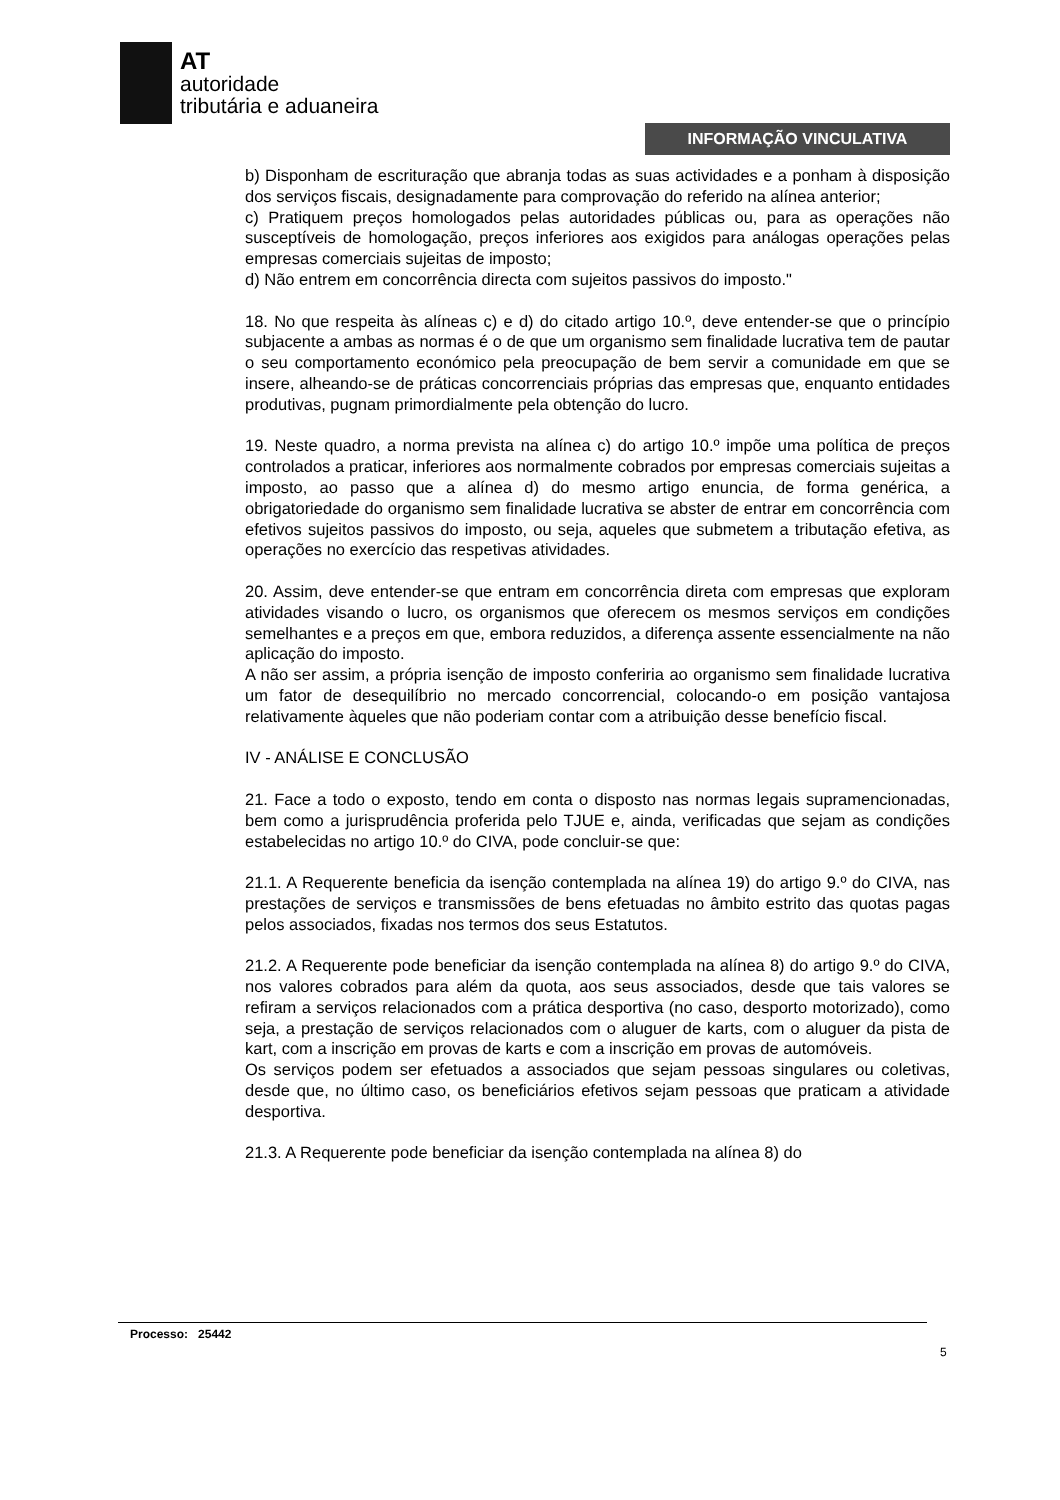AT
autoridade
tributária e aduaneira
INFORMAÇÃO VINCULATIVA
b) Disponham de escrituração que abranja todas as suas actividades e a ponham à disposição dos serviços fiscais, designadamente para comprovação do referido na alínea anterior;
c) Pratiquem preços homologados pelas autoridades públicas ou, para as operações não susceptíveis de homologação, preços inferiores aos exigidos para análogas operações pelas empresas comerciais sujeitas de imposto;
d) Não entrem em concorrência directa com sujeitos passivos do imposto."
18. No que respeita às alíneas c) e d) do citado artigo 10.º, deve entender-se que o princípio subjacente a ambas as normas é o de que um organismo sem finalidade lucrativa tem de pautar o seu comportamento económico pela preocupação de bem servir a comunidade em que se insere, alheando-se de práticas concorrenciais próprias das empresas que, enquanto entidades produtivas, pugnam primordialmente pela obtenção do lucro.
19. Neste quadro, a norma prevista na alínea c) do artigo 10.º impõe uma política de preços controlados a praticar, inferiores aos normalmente cobrados por empresas comerciais sujeitas a imposto, ao passo que a alínea d) do mesmo artigo enuncia, de forma genérica, a obrigatoriedade do organismo sem finalidade lucrativa se abster de entrar em concorrência com efetivos sujeitos passivos do imposto, ou seja, aqueles que submetem a tributação efetiva, as operações no exercício das respetivas atividades.
20. Assim, deve entender-se que entram em concorrência direta com empresas que exploram atividades visando o lucro, os organismos que oferecem os mesmos serviços em condições semelhantes e a preços em que, embora reduzidos, a diferença assente essencialmente na não aplicação do imposto.
A não ser assim, a própria isenção de imposto conferiria ao organismo sem finalidade lucrativa um fator de desequilíbrio no mercado concorrencial, colocando-o em posição vantajosa relativamente àqueles que não poderiam contar com a atribuição desse benefício fiscal.
IV - ANÁLISE E CONCLUSÃO
21. Face a todo o exposto, tendo em conta o disposto nas normas legais supramencionadas, bem como a jurisprudência proferida pelo TJUE e, ainda, verificadas que sejam as condições estabelecidas no artigo 10.º do CIVA, pode concluir-se que:
21.1. A Requerente beneficia da isenção contemplada na alínea 19) do artigo 9.º do CIVA, nas prestações de serviços e transmissões de bens efetuadas no âmbito estrito das quotas pagas pelos associados, fixadas nos termos dos seus Estatutos.
21.2. A Requerente pode beneficiar da isenção contemplada na alínea 8) do artigo 9.º do CIVA, nos valores cobrados para além da quota, aos seus associados, desde que tais valores se refiram a serviços relacionados com a prática desportiva (no caso, desporto motorizado), como seja, a prestação de serviços relacionados com o aluguer de karts, com o aluguer da pista de kart, com a inscrição em provas de karts e com a inscrição em provas de automóveis.
Os serviços podem ser efetuados a associados que sejam pessoas singulares ou coletivas, desde que, no último caso, os beneficiários efetivos sejam pessoas que praticam a atividade desportiva.
21.3. A Requerente pode beneficiar da isenção contemplada na alínea 8) do
Processo: 25442
5